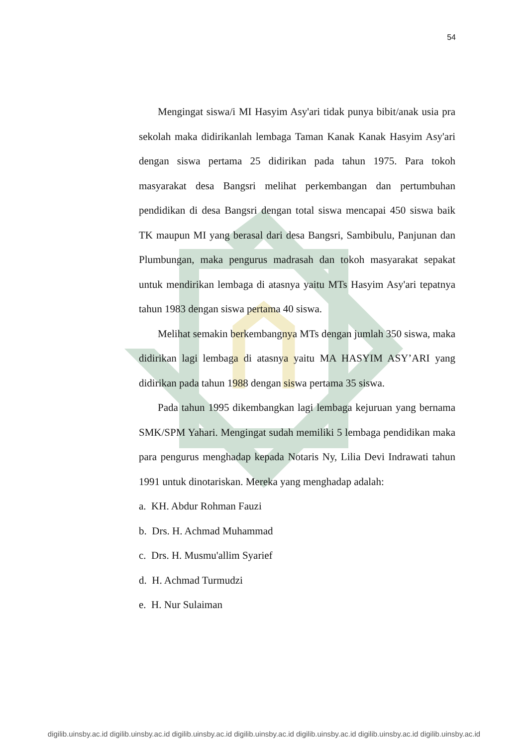54
Mengingat siswa/i MI Hasyim Asy'ari tidak punya bibit/anak usia pra sekolah maka didirikanlah lembaga Taman Kanak Kanak Hasyim Asy'ari dengan siswa pertama 25 didirikan pada tahun 1975. Para tokoh masyarakat desa Bangsri melihat perkembangan dan pertumbuhan pendidikan di desa Bangsri dengan total siswa mencapai 450 siswa baik TK maupun MI yang berasal dari desa Bangsri, Sambibulu, Panjunan dan Plumbungan, maka pengurus madrasah dan tokoh masyarakat sepakat untuk mendirikan lembaga di atasnya yaitu MTs Hasyim Asy'ari tepatnya tahun 1983 dengan siswa pertama 40 siswa.
Melihat semakin berkembangnya MTs dengan jumlah 350 siswa, maka didirikan lagi lembaga di atasnya yaitu MA HASYIM ASY’ARI yang didirikan pada tahun 1988 dengan siswa pertama 35 siswa.
Pada tahun 1995 dikembangkan lagi lembaga kejuruan yang bernama SMK/SPM Yahari. Mengingat sudah memiliki 5 lembaga pendidikan maka para pengurus menghadap kepada Notaris Ny, Lilia Devi Indrawati tahun 1991 untuk dinotariskan. Mereka yang menghadap adalah:
a. KH. Abdur Rohman Fauzi
b. Drs. H. Achmad Muhammad
c. Drs. H. Musmu'allim Syarief
d. H. Achmad Turmudzi
e. H. Nur Sulaiman
digilib.uinsby.ac.id digilib.uinsby.ac.id digilib.uinsby.ac.id digilib.uinsby.ac.id digilib.uinsby.ac.id digilib.uinsby.ac.id digilib.uinsby.ac.id